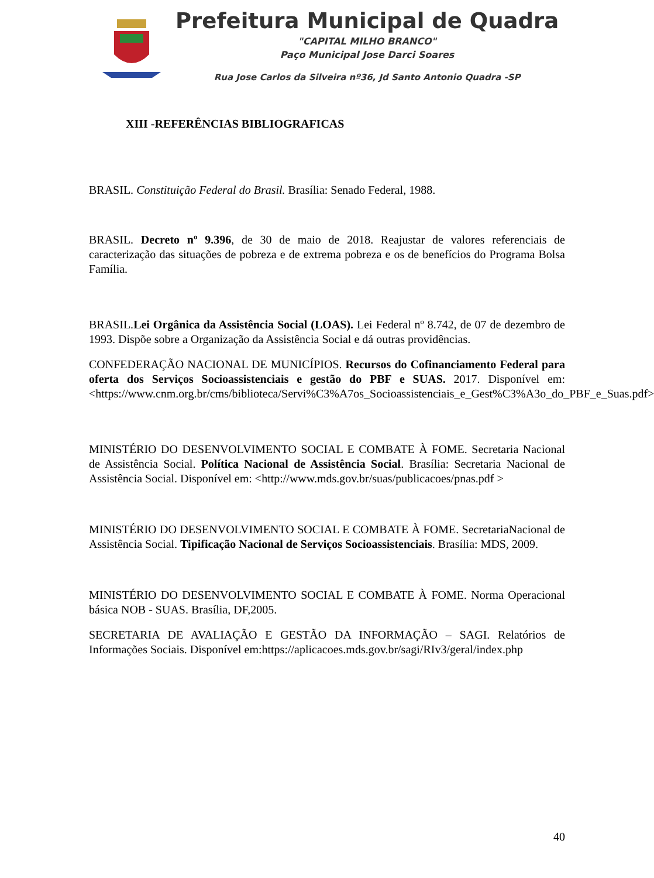Prefeitura Municipal de Quadra
"CAPITAL MILHO BRANCO"
Paço Municipal Jose Darci Soares
Rua Jose Carlos da Silveira nº36, Jd Santo Antonio Quadra -SP
XIII -REFERÊNCIAS BIBLIOGRAFICAS
BRASIL. Constituição Federal do Brasil. Brasília: Senado Federal, 1988.
BRASIL. Decreto nº 9.396, de 30 de maio de 2018. Reajustar de valores referenciais de caracterização das situações de pobreza e de extrema pobreza e os de benefícios do Programa Bolsa Família.
BRASIL.Lei Orgânica da Assistência Social (LOAS). Lei Federal nº 8.742, de 07 de dezembro de 1993. Dispõe sobre a Organização da Assistência Social e dá outras providências.
CONFEDERAÇÃO NACIONAL DE MUNICÍPIOS. Recursos do Cofinanciamento Federal para oferta dos Serviços Socioassistenciais e gestão do PBF e SUAS. 2017. Disponível em: <https://www.cnm.org.br/cms/biblioteca/Servi%C3%A7os_Socioassistenciais_e_Gest%C3%A3o_do_PBF_e_Suas.pdf>
MINISTÉRIO DO DESENVOLVIMENTO SOCIAL E COMBATE À FOME. Secretaria Nacional de Assistência Social. Política Nacional de Assistência Social. Brasília: Secretaria Nacional de Assistência Social. Disponível em: <http://www.mds.gov.br/suas/publicacoes/pnas.pdf >
MINISTÉRIO DO DESENVOLVIMENTO SOCIAL E COMBATE À FOME. SecretariaNacional de Assistência Social. Tipificação Nacional de Serviços Socioassistenciais. Brasília: MDS, 2009.
MINISTÉRIO DO DESENVOLVIMENTO SOCIAL E COMBATE À FOME. Norma Operacional básica NOB - SUAS. Brasília, DF,2005.
SECRETARIA DE AVALIAÇÃO E GESTÃO DA INFORMAÇÃO – SAGI. Relatórios de Informações Sociais. Disponível em:https://aplicacoes.mds.gov.br/sagi/RIv3/geral/index.php
40